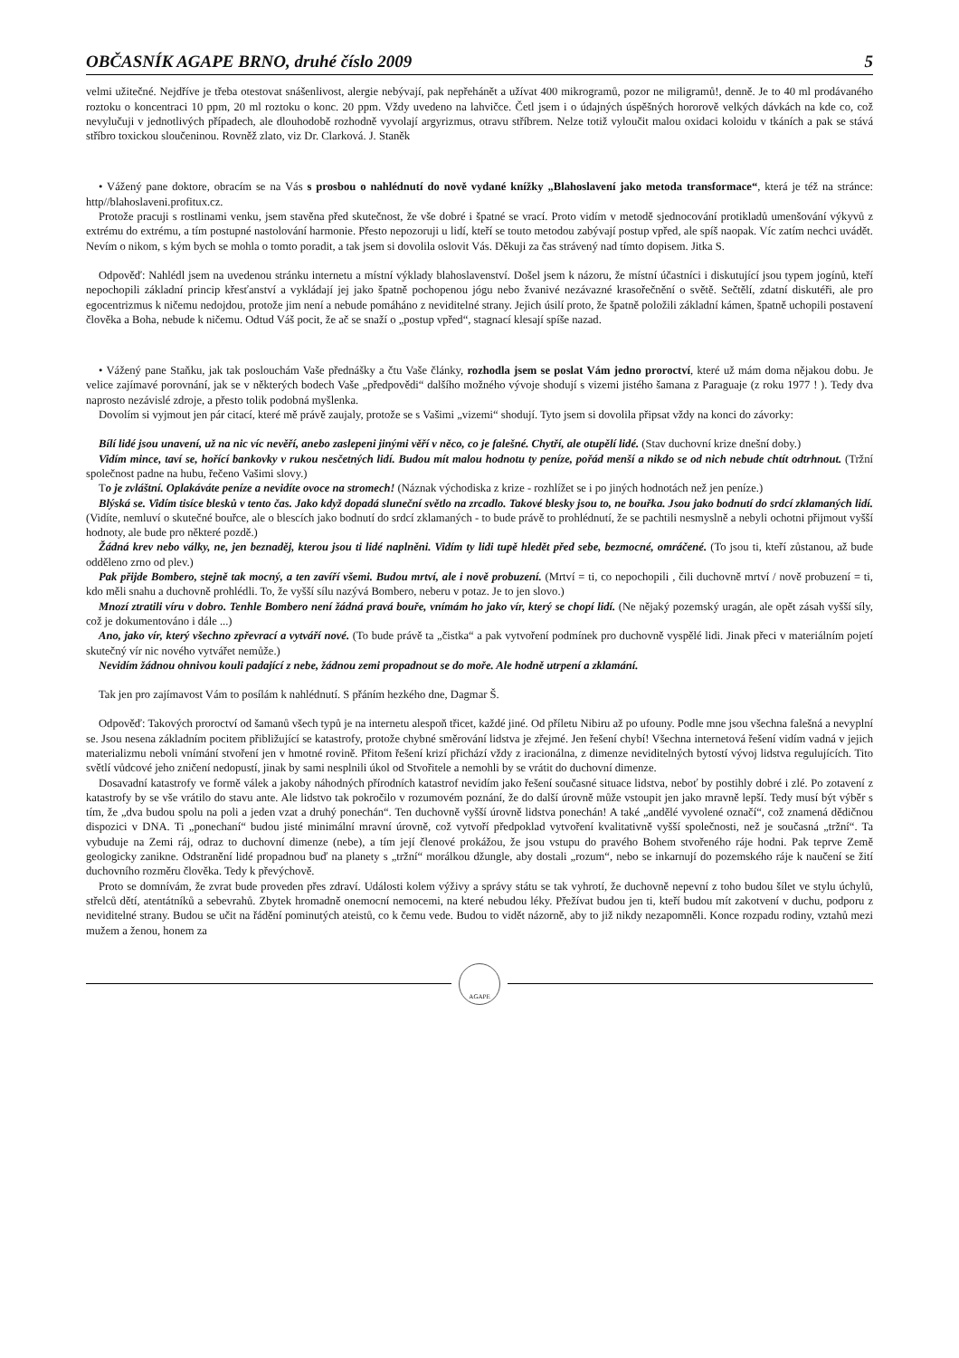OBČASNÍK AGAPE BRNO, druhé číslo 2009 5
velmi užitečné. Nejdříve je třeba otestovat snášenlivost, alergie nebývají, pak nepřehánět a užívat 400 mikrogramů, pozor ne miligramů!, denně. Je to 40 ml prodávaného roztoku o koncentraci 10 ppm, 20 ml roztoku o konc. 20 ppm. Vždy uvedeno na lahvičce. Četl jsem i o údajných úspěšných hororově velkých dávkách na kde co, což nevylučuji v jednotlivých případech, ale dlouhodobě rozhodně vyvolají argyrizmus, otravu stříbrem. Nelze totiž vyloučit malou oxidaci koloidu v tkáních a pak se stává stříbro toxickou sloučeninou. Rovněž zlato, viz Dr. Clarková. J. Staněk
• Vážený pane doktore, obracím se na Vás s prosbou o nahlédnutí do nově vydané knížky „Blahoslavení jako metoda transformace“, která je též na stránce: http//blahoslaveni.profitux.cz.
Protože pracuji s rostlinami venku, jsem stavěna před skutečnost, že vše dobré i špatné se vrací. Proto vidím v metodě sjednocování protikladů umenšování výkyvů z extrému do extrému, a tím postupné nastolování harmonie. Přesto nepozoruji u lidí, kteří se touto metodou zabývají postup vpřed, ale spíš naopak. Víc zatím nechci uvádět. Nevím o nikom, s kým bych se mohla o tomto poradit, a tak jsem si dovolila oslovit Vás. Děkuji za čas strávený nad tímto dopisem. Jitka S.
Odpověď: Nahlédl jsem na uvedenou stránku internetu a místní výklady blahoslavenství. Došel jsem k názoru, že místní účastníci i diskutující jsou typem jogínů, kteří nepochopili základní princip křesťanství a vykládají jej jako špatně pochopenou jógu nebo žvanivé nezávazné krasořečnění o světě. Sečtělí, zdatní diskutéři, ale pro egocentrizmus k ničemu nedojdou, protože jim není a nebude pomáháno z neviditelné strany. Jejich úsilí proto, že špatně položili základní kámen, špatně uchopili postavení člověka a Boha, nebude k ničemu. Odtud Váš pocit, že ač se snaží o „postup vpřed“, stagnací klesají spíše nazad.
• Vážený pane Staňku, jak tak poslouchám Vaše přednášky a čtu Vaše články, rozhodla jsem se poslat Vám jedno proroctví, které už mám doma nějakou dobu. Je velice zajímavé porovnání, jak se v některých bodech Vaše „předpovědi“ dalšího možného vývoje shodují s vizemi jistého šamana z Paraguaje (z roku 1977 ! ). Tedy dva naprosto nezávislé zdroje, a přesto tolik podobná myšlenka.
Dovolím si vyjmout jen pár citací, které mě právě zaujaly, protože se s Vašimi „vizemi“ shodují. Tyto jsem si dovolila připsat vždy na konci do závorky:
Bílí lidé jsou unavení, už na nic víc nevěří, anebo zaslepeni jinými věří v něco, co je falešné. Chytří, ale otupělí lidé. (Stav duchovní krize dnešní doby.)
Vidím mince, taví se, hořící bankovky v rukou nesčetných lidí. Budou mít malou hodnotu ty peníze, pořád menší a nikdo se od nich nebude chtít odtrhnout. (Tržní společnost padne na hubu, řečeno Vašimi slovy.)
To je zvláštní. Oplakáváte peníze a nevidíte ovoce na stromech! (Náznak východiska z krize - rozhlížet se i po jiných hodnotách než jen peníze.)
Blýská se. Vidím tisíce blesků v tento čas. Jako když dopadá sluneční světlo na zrcadlo. Takové blesky jsou to, ne bouřka. Jsou jako bodnutí do srdcí zklamaných lidí. (Vidíte, nemluví o skutečné bouřce, ale o blescích jako bodnutí do srdcí zklamaných - to bude právě to prohlédnutí, že se pachtili nesmyslně a nebyli ochotni přijmout vyšší hodnoty, ale bude pro některé pozdě.)
Žádná krev nebo války, ne, jen beznaděj, kterou jsou ti lidé naplněni. Vidím ty lidi tupě hledět před sebe, bezmocné, omráčené. (To jsou ti, kteří zůstanou, až bude odděleno zrno od plev.)
Pak přijde Bombero, stejně tak mocný, a ten zavíří všemi. Budou mrtví, ale i nově probuzení. (Mrtví = ti, co nepochopili , čili duchovně mrtví / nově probuzení = ti, kdo měli snahu a duchovně prohlédli. To, že vyšší sílu nazývá Bombero, neberu v potaz. Je to jen slovo.)
Mnozí ztratili víru v dobro. Tenhle Bombero není žádná pravá bouře, vnímám ho jako vír, který se chopí lidí. (Ne nějaký pozemský uragán, ale opět zásah vyšší síly, což je dokumentováno i dále ...)
Ano, jako vír, který všechno zpřevrací a vytváří nové. (To bude právě ta „čistka“ a pak vytvoření podmínek pro duchovně vyspělé lidi. Jinak přeci v materiálním pojetí skutečný vír nic nového vytvářet nemůže.)
Nevidím žádnou ohnivou kouli padající z nebe, žádnou zemi propadnout se do moře. Ale hodně utrpení a zklamání.
Tak jen pro zajímavost Vám to posílám k nahlédnutí. S přáním hezkého dne, Dagmar Š.
Odpověď: Takových proroctví od šamanů všech typů je na internetu alespoň třicet, každé jiné. Od příletu Nibiru až po ufouny. Podle mne jsou všechna falešná a nevyplní se. Jsou nesena základním pocitem přibližující se katastrofy, protože chybné směrování lidstva je zřejmé. Jen řešení chybí! Všechna internetová řešení vidím vadná v jejich materializmu neboli vnímání stvoření jen v hmotné rovině. Přitom řešení krizí přichází vždy z iracionálna, z dimenze neviditelných bytostí vývoj lidstva regulujících. Tito světlí vůdcové jeho zničení nedopustí, jinak by sami nesplnili úkol od Stvořitele a nemohli by se vrátit do duchovní dimenze.
Dosavadní katastrofy ve formě válek a jakoby náhodných přírodních katastrof nevidím jako řešení současné situace lidstva, neboť by postihly dobré i zlé. Po zotavení z katastrofy by se vše vrátilo do stavu ante. Ale lidstvo tak pokročilo v rozumovém poznání, že do další úrovně může vstoupit jen jako mravně lepší. Tedy musí být výběr s tím, že „dva budou spolu na poli a jeden vzat a druhý ponechán“. Ten duchovně vyšší úrovně lidstva ponechán! A také „andělé vyvolené označí“, což znamená dědičnou dispozici v DNA. Ti „ponechaní“ budou jisté minimální mravní úrovně, což vytvoří předpoklad vytvoření kvalitativně vyšší společnosti, než je současná „tržní“. Ta vybuduje na Zemi ráj, odraz to duchovní dimenze (nebe), a tím její členové prokážou, že jsou vstupu do pravého Bohem stvořeného ráje hodni. Pak teprve Země geologicky zanikne. Odstranění lidé propadnou buď na planety s „tržní“ morálkou džungle, aby dostali „rozum“, nebo se inkarnují do pozemského ráje k naučení se žití duchovního rozměru člověka. Tedy k převýchově.
Proto se domnívám, že zvrat bude proveden přes zdraví. Události kolem výživy a správy státu se tak vyhrotí, že duchovně nepevní z toho budou šílet ve stylu úchylů, střelců dětí, atentátníků a sebevrahů. Zbytek hromadně onemocní nemocemi, na které nebudou léky. Přežívat budou jen ti, kteří budou mít zakotvení v duchu, podporu z neviditelné strany. Budou se učit na řádění pominutých ateistů, co k čemu vede. Budou to vidět názorně, aby to již nikdy nezapomněli. Konce rozpadu rodiny, vztahů mezi mužem a ženou, honem za
AGAPE